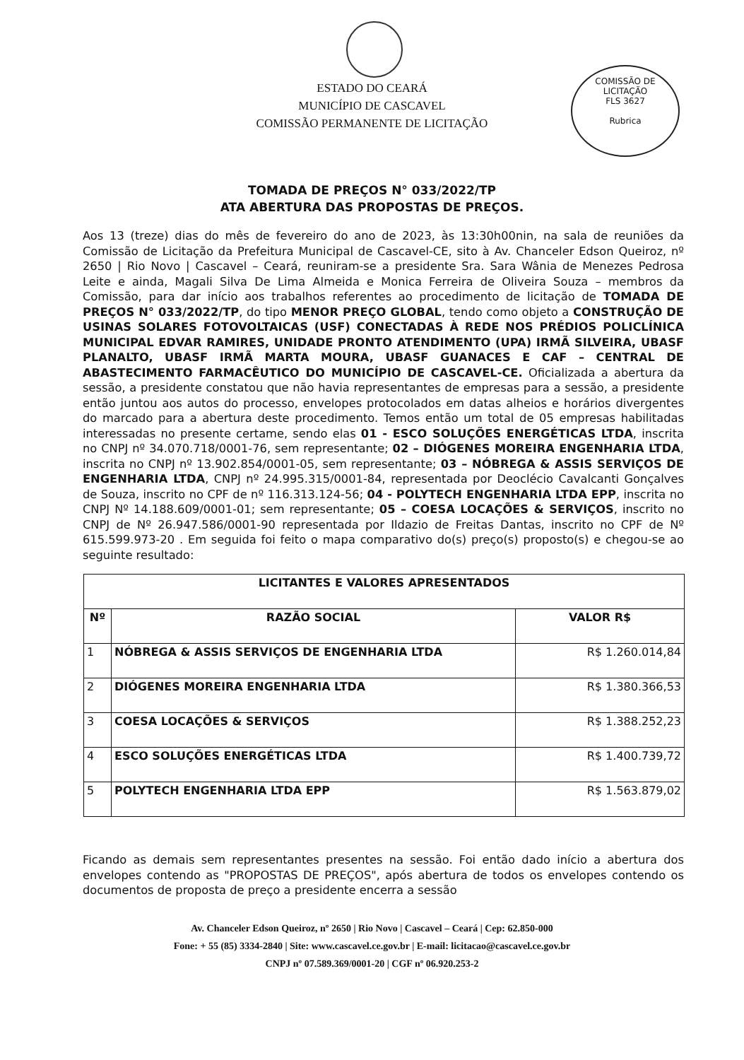COMISSÃO DE LICITAÇÃO
FLS 3627
Rubrica
ESTADO DO CEARÁ
MUNICÍPIO DE CASCAVEL
COMISSÃO PERMANENTE DE LICITAÇÃO
TOMADA DE PREÇOS N° 033/2022/TP
ATA ABERTURA DAS PROPOSTAS DE PREÇOS.
Aos 13 (treze) dias do mês de fevereiro do ano de 2023, às 13:30h00nin, na sala de reuniões da Comissão de Licitação da Prefeitura Municipal de Cascavel-CE, sito à Av. Chanceler Edson Queiroz, nº 2650 | Rio Novo | Cascavel – Ceará, reuniram-se a presidente Sra. Sara Wânia de Menezes Pedrosa Leite e ainda, Magali Silva De Lima Almeida e Monica Ferreira de Oliveira Souza – membros da Comissão, para dar início aos trabalhos referentes ao procedimento de licitação de TOMADA DE PREÇOS N° 033/2022/TP, do tipo MENOR PREÇO GLOBAL, tendo como objeto a CONSTRUÇÃO DE USINAS SOLARES FOTOVOLTAICAS (USF) CONECTADAS À REDE NOS PRÉDIOS POLICLÍNICA MUNICIPAL EDVAR RAMIRES, UNIDADE PRONTO ATENDIMENTO (UPA) IRMÃ SILVEIRA, UBASF PLANALTO, UBASF IRMÃ MARTA MOURA, UBASF GUANACES E CAF – CENTRAL DE ABASTECIMENTO FARMACÊUTICO DO MUNICÍPIO DE CASCAVEL-CE. Oficializada a abertura da sessão, a presidente constatou que não havia representantes de empresas para a sessão, a presidente então juntou aos autos do processo, envelopes protocolados em datas alheios e horários divergentes do marcado para a abertura deste procedimento. Temos então um total de 05 empresas habilitadas interessadas no presente certame, sendo elas 01 - ESCO SOLUÇÕES ENERGÉTICAS LTDA, inscrita no CNPJ nº 34.070.718/0001-76, sem representante; 02 – DIÓGENES MOREIRA ENGENHARIA LTDA, inscrita no CNPJ nº 13.902.854/0001-05, sem representante; 03 – NÓBREGA & ASSIS SERVIÇOS DE ENGENHARIA LTDA, CNPJ nº 24.995.315/0001-84, representada por Deoclécio Cavalcanti Gonçalves de Souza, inscrito no CPF de nº 116.313.124-56; 04 - POLYTECH ENGENHARIA LTDA EPP, inscrita no CNPJ Nº 14.188.609/0001-01; sem representante; 05 – COESA LOCAÇÕES & SERVIÇOS, inscrito no CNPJ de Nº 26.947.586/0001-90 representada por Ildazio de Freitas Dantas, inscrito no CPF de Nº 615.599.973-20 . Em seguida foi feito o mapa comparativo do(s) preço(s) proposto(s) e chegou-se ao seguinte resultado:
| LICITANTES E VALORES APRESENTADOS | | |
| --- | --- | --- |
| Nº | RAZÃO SOCIAL | VALOR R$ |
| 1 | NÓBREGA & ASSIS SERVIÇOS DE ENGENHARIA LTDA | R$ 1.260.014,84 |
| 2 | DIÓGENES MOREIRA ENGENHARIA LTDA | R$ 1.380.366,53 |
| 3 | COESA LOCAÇÕES & SERVIÇOS | R$ 1.388.252,23 |
| 4 | ESCO SOLUÇÕES ENERGÉTICAS LTDA | R$ 1.400.739,72 |
| 5 | POLYTECH ENGENHARIA LTDA EPP | R$ 1.563.879,02 |
Ficando as demais sem representantes presentes na sessão. Foi então dado início a abertura dos envelopes contendo as "PROPOSTAS DE PREÇOS", após abertura de todos os envelopes contendo os documentos de proposta de preço a presidente encerra a sessão
Av. Chanceler Edson Queiroz, nº 2650 | Rio Novo | Cascavel – Ceará | Cep: 62.850-000
Fone: + 55 (85) 3334-2840 | Site: www.cascavel.ce.gov.br | E-mail: licitacao@cascavel.ce.gov.br
CNPJ nº 07.589.369/0001-20 | CGF nº 06.920.253-2